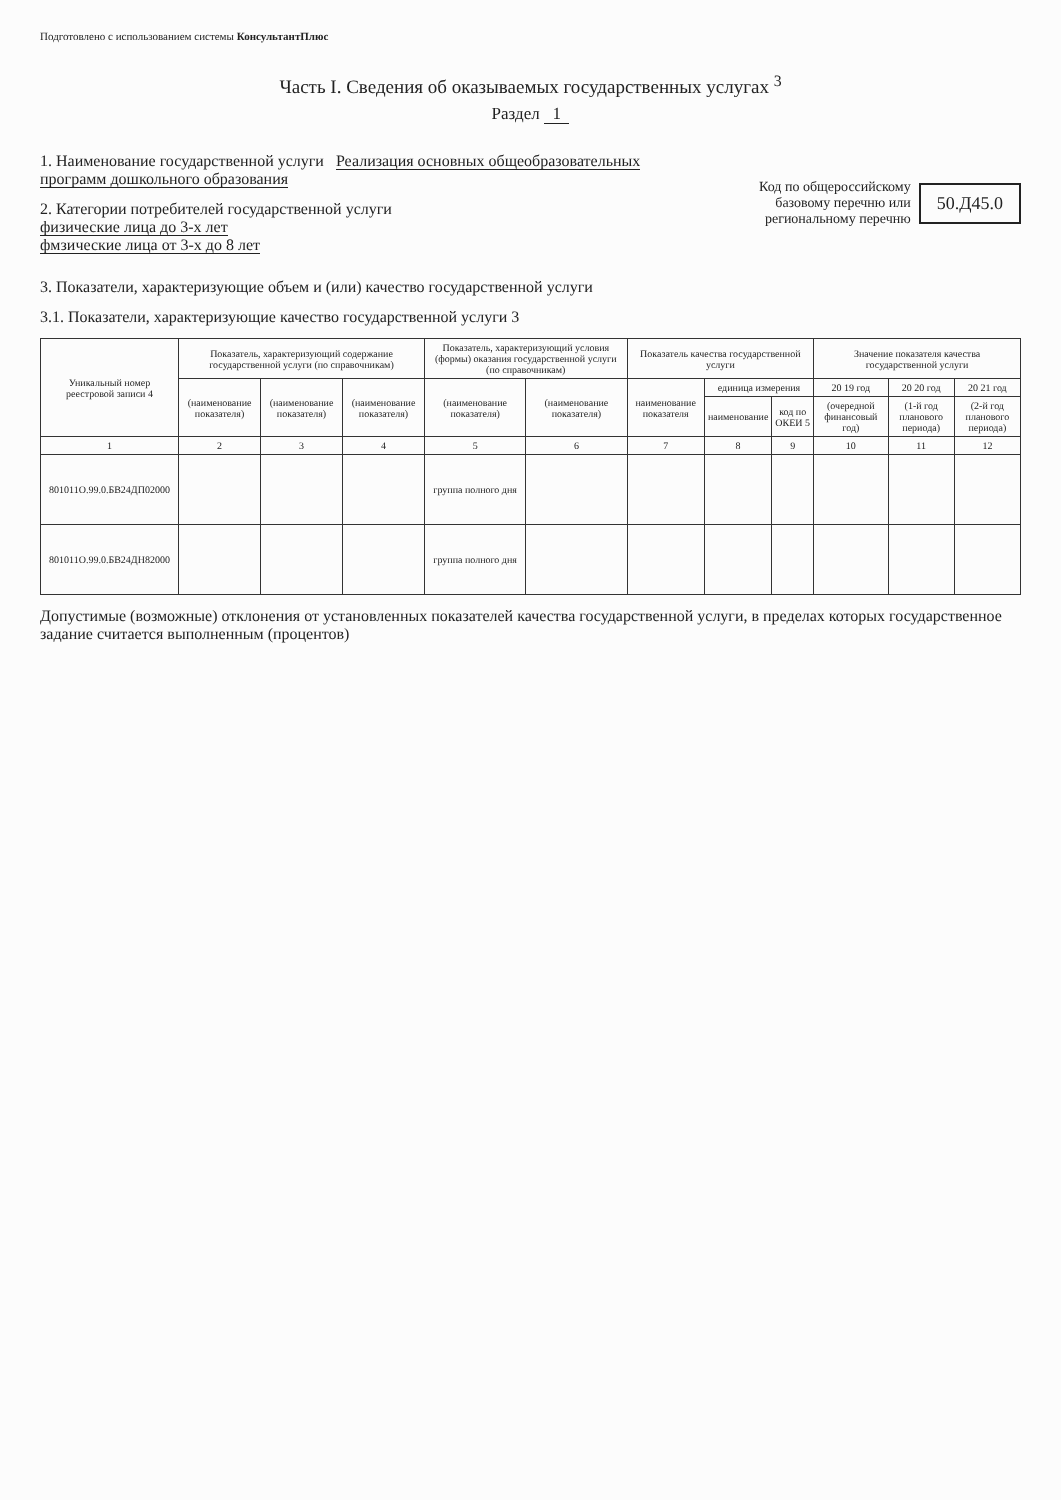Подготовлено с использованием системы КонсультантПлюс
Часть I. Сведения об оказываемых государственных услугах <sup>3</sup>
Раздел 1
1. Наименование государственной услуги Реализация основных общеобразовательных программ дошкольного образования
2. Категории потребителей государственной услуги
физические лица до 3-х лет
фмзические лица от 3-х до 8 лет
Код по общероссийскому
базовому перечню или
региональному перечню
50.Д45.0
3. Показатели, характеризующие объем и (или) качество государственной услуги
3.1. Показатели, характеризующие качество государственной услуги 3
| Уникальный номер реестровой записи 4 | Показатель, характеризующий содержание государственной услуги (по справочникам) | | | Показатель, характеризующий условия (формы) оказания государственной услуги (по справочникам) | | Показатель качества государственной услуги | | | Значение показателя качества государственной услуги | | |
| --- | --- | --- | --- | --- | --- | --- | --- | --- | --- | --- | --- |
| | (наименование показателя) | (наименование показателя) | (наименование показателя) | (наименование показателя) | (наименование показателя) | наименование показателя | единица измерения | | 20 19 год | 20 20 год | 20 21 год |
| | | | | | | | наименование | код по ОКЕИ 5 | (очередной финансовый год) | (1-й год планового периода) | (2-й год планового периода) |
| 1 | 2 | 3 | 4 | 5 | 6 | 7 | 8 | 9 | 10 | 11 | 12 |
| 801011О.99.0.БВ24ДП02000 | | | | группа полного дня | | | | | | | |
| 801011О.99.0.БВ24ДН82000 | | | | группа полного дня | | | | | | | |
Допустимые (возможные) отклонения от установленных показателей качества государственной услуги, в пределах которых государственное задание считается выполненным (процентов)